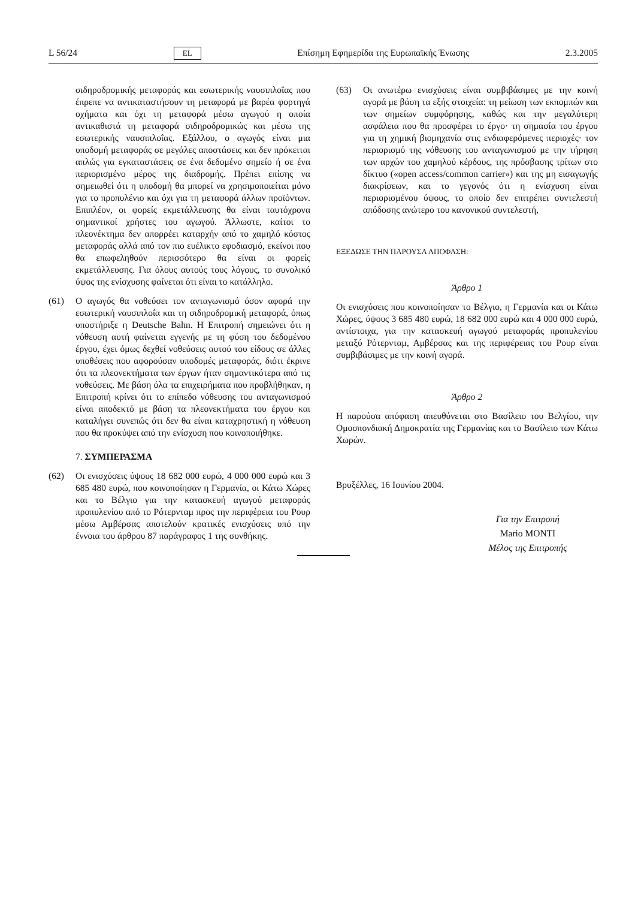L 56/24 EL Επίσημη Εφημερίδα της Ευρωπαϊκής Ένωσης 2.3.2005
σιδηροδρομικής μεταφοράς και εσωτερικής ναυσιπλοΐας που έπρεπε να αντικαταστήσουν τη μεταφορά με βαρέα φορτηγά οχήματα και όχι τη μεταφορά μέσω αγωγού η οποία αντικαθιστά τη μεταφορά σιδηροδρομικώς και μέσω της εσωτερικής ναυσιπλοΐας. Εξάλλου, ο αγωγός είναι μια υποδομή μεταφοράς σε μεγάλες αποστάσεις και δεν πρόκειται απλώς για εγκαταστάσεις σε ένα δεδομένο σημείο ή σε ένα περιορισμένο μέρος της διαδρομής. Πρέπει επίσης να σημειωθεί ότι η υποδομή θα μπορεί να χρησιμοποιείται μόνο για το προπυλένιο και όχι για τη μεταφορά άλλων προϊόντων. Επιπλέον, οι φορείς εκμετάλλευσης θα είναι ταυτόχρονα σημαντικοί χρήστες του αγωγού. Άλλωστε, καίτοι το πλεονέκτημα δεν απορρέει καταρχήν από το χαμηλό κόστος μεταφοράς αλλά από τον πιο ευέλικτο εφοδιασμό, εκείνοι που θα επωφεληθούν περισσότερο θα είναι οι φορείς εκμετάλλευσης. Για όλους αυτούς τους λόγους, το συνολικό ύψος της ενίσχυσης φαίνεται ότι είναι το κατάλληλο.
(61) Ο αγωγός θα νοθεύσει τον ανταγωνισμό όσον αφορά την εσωτερική ναυσιπλοΐα και τη σιδηροδρομική μεταφορά, όπως υποστήριξε η Deutsche Bahn. Η Επιτροπή σημειώνει ότι η νόθευση αυτή φαίνεται εγγενής με τη φύση του δεδομένου έργου, έχει όμως δεχθεί νοθεύσεις αυτού του είδους σε άλλες υποθέσεις που αφορούσαν υποδομές μεταφοράς, διότι έκρινε ότι τα πλεονεκτήματα των έργων ήταν σημαντικότερα από τις νοθεύσεις. Με βάση όλα τα επιχειρήματα που προβλήθηκαν, η Επιτροπή κρίνει ότι το επίπεδο νόθευσης του ανταγωνισμού είναι αποδεκτό με βάση τα πλεονεκτήματα του έργου και καταλήγει συνεπώς ότι δεν θα είναι καταχρηστική η νόθευση που θα προκύψει από την ενίσχυση που κοινοποιήθηκε.
7. ΣΥΜΠΕΡΑΣΜΑ
(62) Οι ενισχύσεις ύψους 18 682 000 ευρώ, 4 000 000 ευρώ και 3 685 480 ευρώ, που κοινοποίησαν η Γερμανία, οι Κάτω Χώρες και το Βέλγιο για την κατασκευή αγωγού μεταφοράς προπυλενίου από το Ρότερνταμ προς την περιφέρεια του Ρουρ μέσω Αμβέρσας αποτελούν κρατικές ενισχύσεις υπό την έννοια του άρθρου 87 παράγραφος 1 της συνθήκης.
(63) Οι ανωτέρω ενισχύσεις είναι συμβιβάσιμες με την κοινή αγορά με βάση τα εξής στοιχεία: τη μείωση των εκπομπών και των σημείων συμφόρησης, καθώς και την μεγαλύτερη ασφάλεια που θα προσφέρει το έργο· τη σημασία του έργου για τη χημική βιομηχανία στις ενδιαφερόμενες περιοχές· τον περιορισμό της νόθευσης του ανταγωνισμού με την τήρηση των αρχών του χαμηλού κέρδους, της πρόσβασης τρίτων στο δίκτυο («open access/common carrier») και της μη εισαγωγής διακρίσεων, και το γεγονός ότι η ενίσχυση είναι περιορισμένου ύψους, το οποίο δεν επιτρέπει συντελεστή απόδοσης ανώτερο του κανονικού συντελεστή,
ΕΞΕΔΩΣΕ ΤΗΝ ΠΑΡΟΥΣΑ ΑΠΟΦΑΣΗ:
Άρθρο 1
Οι ενισχύσεις που κοινοποίησαν το Βέλγιο, η Γερμανία και οι Κάτω Χώρες, ύψους 3 685 480 ευρώ, 18 682 000 ευρώ και 4 000 000 ευρώ, αντίστοιχα, για την κατασκευή αγωγού μεταφοράς προπυλενίου μεταξύ Ρότερνταμ, Αμβέρσας και της περιφέρειας του Ρουρ είναι συμβιβάσιμες με την κοινή αγορά.
Άρθρο 2
Η παρούσα απόφαση απευθύνεται στο Βασίλειο του Βελγίου, την Ομοσπονδιακή Δημοκρατία της Γερμανίας και το Βασίλειο των Κάτω Χωρών.
Βρυξέλλες, 16 Ιουνίου 2004.
Για την Επιτροπή
Mario MONTI
Μέλος της Επιτροπής